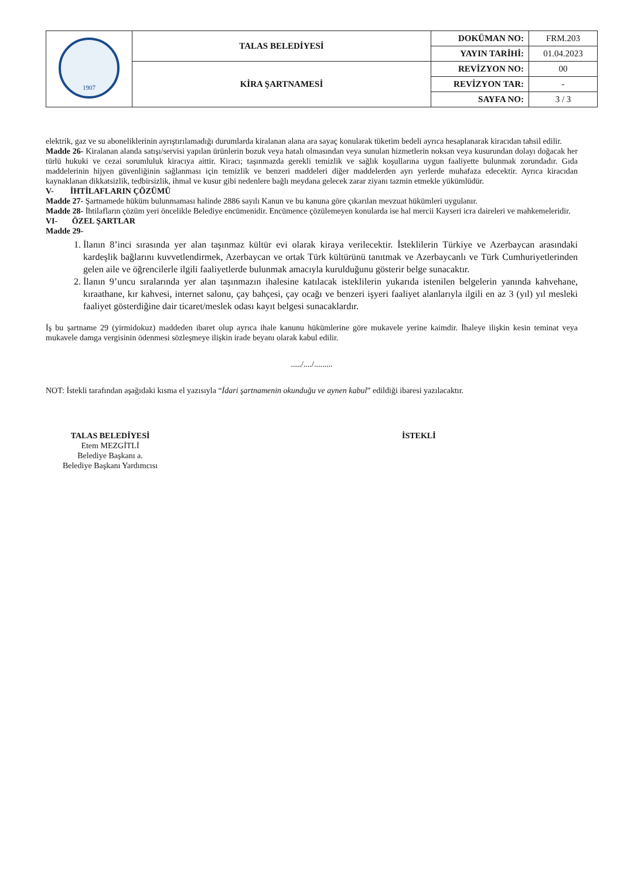| 1907 | TALAS BELEDİYESİ | DOKÜMAN NO: | FRM.203 |
| | | YAYIN TARİHİ: | 01.04.2023 |
| | KİRA ŞARTNAMESİ | REVİZYON NO: | 00 |
| | | REVİZYON TAR: | - |
| | | SAYFA NO: | 3 / 3 |
elektrik, gaz ve su aboneliklerinin ayrıştırılamadığı durumlarda kiralanan alana ara sayaç konularak tüketim bedeli ayrıca hesaplanarak kiracıdan tahsil edilir.
Madde 26- Kiralanan alanda satışı/servisi yapılan ürünlerin bozuk veya hatalı olmasından veya sunulan hizmetlerin noksan veya kusurundan dolayı doğacak her türlü hukuki ve cezai sorumluluk kiracıya aittir. Kiracı; taşınmazda gerekli temizlik ve sağlık koşullarına uygun faaliyette bulunmak zorundadır. Gıda maddelerinin hijyen güvenliğinin sağlanması için temizlik ve benzeri maddeleri diğer maddelerden ayrı yerlerde muhafaza edecektir. Ayrıca kiracıdan kaynaklanan dikkatsizlik, tedbirsizlik, ihmal ve kusur gibi nedenlere bağlı meydana gelecek zarar ziyanı tazmin etmekle yükümlüdür.
V- İHTİLAFLARIN ÇÖZÜMÜ
Madde 27- Şartnamede hüküm bulunmaması halinde 2886 sayılı Kanun ve bu kanuna göre çıkarılan mevzuat hükümleri uygulanır.
Madde 28- İhtilafların çözüm yeri öncelikle Belediye encümenidir. Encümence çözülemeyen konularda ise hal mercii Kayseri icra daireleri ve mahkemeleridir.
VI- ÖZEL ŞARTLAR
Madde 29-
1. İlanın 8’inci sırasında yer alan taşınmaz kültür evi olarak kiraya verilecektir. İsteklilerin Türkiye ve Azerbaycan arasındaki kardeşlik bağlarını kuvvetlendirmek, Azerbaycan ve ortak Türk kültürünü tanıtmak ve Azerbaycanlı ve Türk Cumhuriyetlerinden gelen aile ve öğrencilerle ilgili faaliyetlerde bulunmak amacıyla kurulduğunu gösterir belge sunacaktır.
2. İlanın 9’uncu sıralarında yer alan taşınmazın ihalesine katılacak isteklilerin yukarıda istenilen belgelerin yanında kahvehane, kıraathane, kır kahvesi, internet salonu, çay bahçesi, çay ocağı ve benzeri işyeri faaliyet alanlarıyla ilgili en az 3 (yıl) yıl mesleki faaliyet gösterdiğine dair ticaret/meslek odası kayıt belgesi sunacaklardır.
İş bu şartname 29 (yirmidokuz) maddeden ibaret olup ayrıca ihale kanunu hükümlerine göre mukavele yerine kaimdir. İhaleye ilişkin kesin teminat veya mukavele damga vergisinin ödenmesi sözleşmeye ilişkin irade beyanı olarak kabul edilir.
...../..../.........
NOT: İstekli tarafından aşağıdaki kısma el yazısıyla “İdari şartnamenin okunduğu ve aynen kabul” edildiği ibaresi yazılacaktır.
TALAS BELEDİYESİ
Etem MEZGİTLİ
Belediye Başkanı a.
Belediye Başkanı Yardımcısı
İSTEKLİ